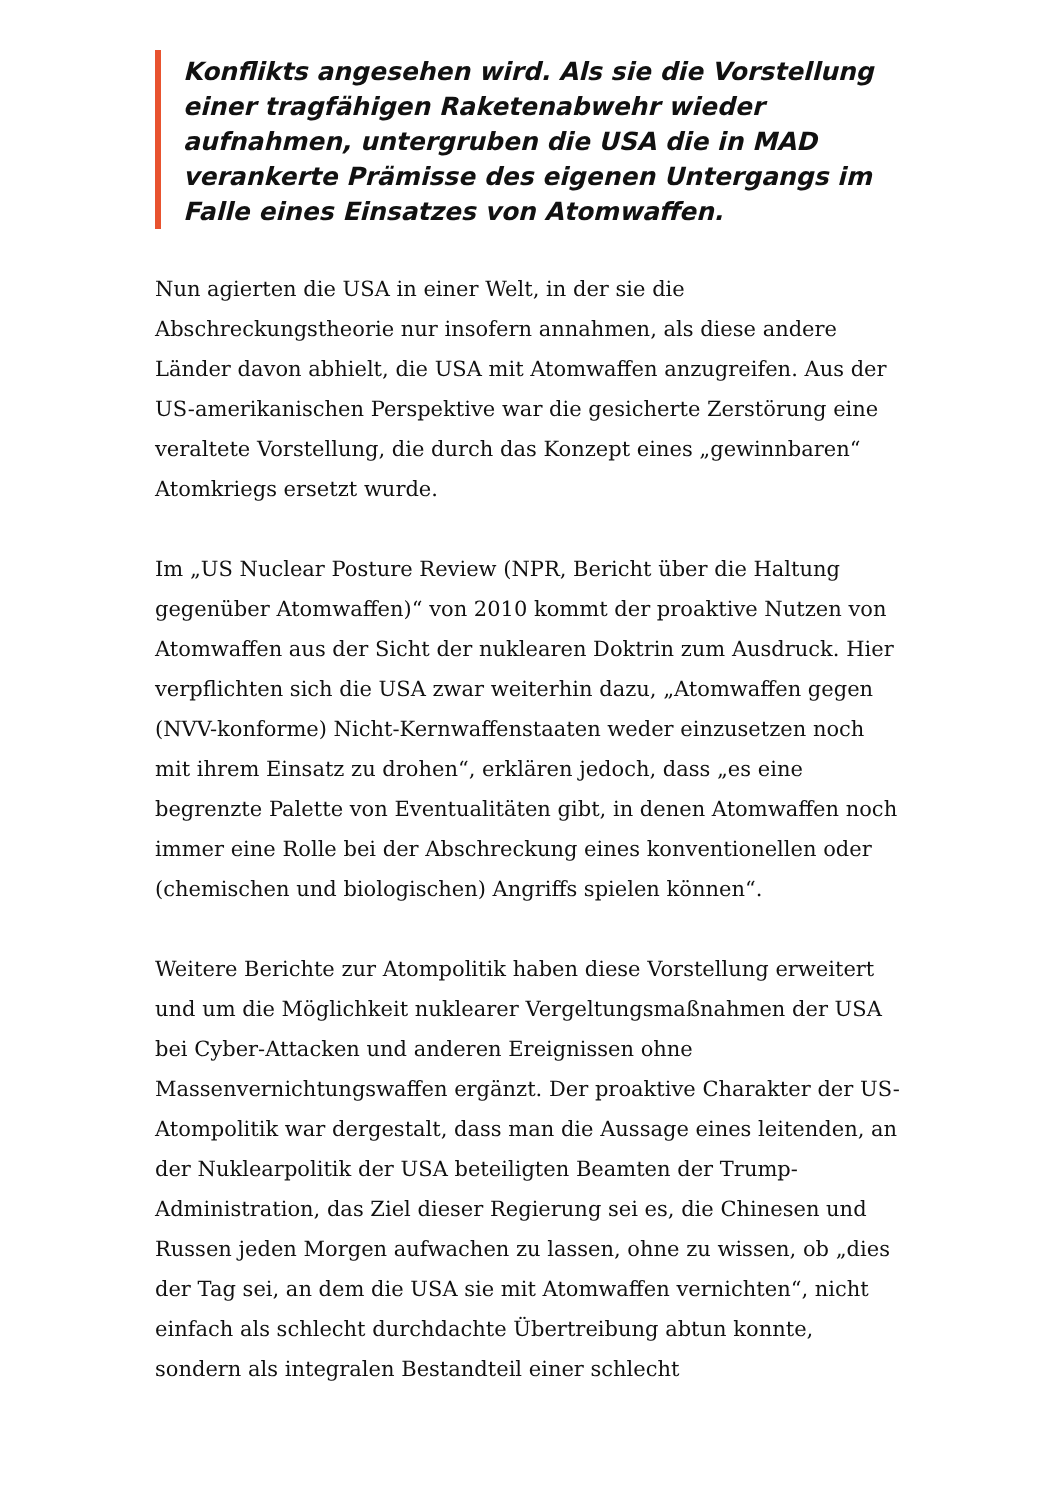Konflikts angesehen wird. Als sie die Vorstellung einer tragfähigen Raketenabwehr wieder aufnahmen, untergruben die USA die in MAD verankerte Prämisse des eigenen Untergangs im Falle eines Einsatzes von Atomwaffen.
Nun agierten die USA in einer Welt, in der sie die Abschreckungstheorie nur insofern annahmen, als diese andere Länder davon abhielt, die USA mit Atomwaffen anzugreifen. Aus der US-amerikanischen Perspektive war die gesicherte Zerstörung eine veraltete Vorstellung, die durch das Konzept eines „gewinnbaren“ Atomkriegs ersetzt wurde.
Im „US Nuclear Posture Review (NPR, Bericht über die Haltung gegenüber Atomwaffen)“ von 2010 kommt der proaktive Nutzen von Atomwaffen aus der Sicht der nuklearen Doktrin zum Ausdruck. Hier verpflichten sich die USA zwar weiterhin dazu, „Atomwaffen gegen (NVV-konforme) Nicht-Kernwaffenstaaten weder einzusetzen noch mit ihrem Einsatz zu drohen“, erklären jedoch, dass „es eine begrenzte Palette von Eventualitäten gibt, in denen Atomwaffen noch immer eine Rolle bei der Abschreckung eines konventionellen oder (chemischen und biologischen) Angriffs spielen können“.
Weitere Berichte zur Atompolitik haben diese Vorstellung erweitert und um die Möglichkeit nuklearer Vergeltungsmaßnahmen der USA bei Cyber-Attacken und anderen Ereignissen ohne Massenvernichtungswaffen ergänzt. Der proaktive Charakter der US-Atompolitik war dergestalt, dass man die Aussage eines leitenden, an der Nuklearpolitik der USA beteiligten Beamten der Trump-Administration, das Ziel dieser Regierung sei es, die Chinesen und Russen jeden Morgen aufwachen zu lassen, ohne zu wissen, ob „dies der Tag sei, an dem die USA sie mit Atomwaffen vernichten“, nicht einfach als schlecht durchdachte Übertreibung abtun konnte, sondern als integralen Bestandteil einer schlecht